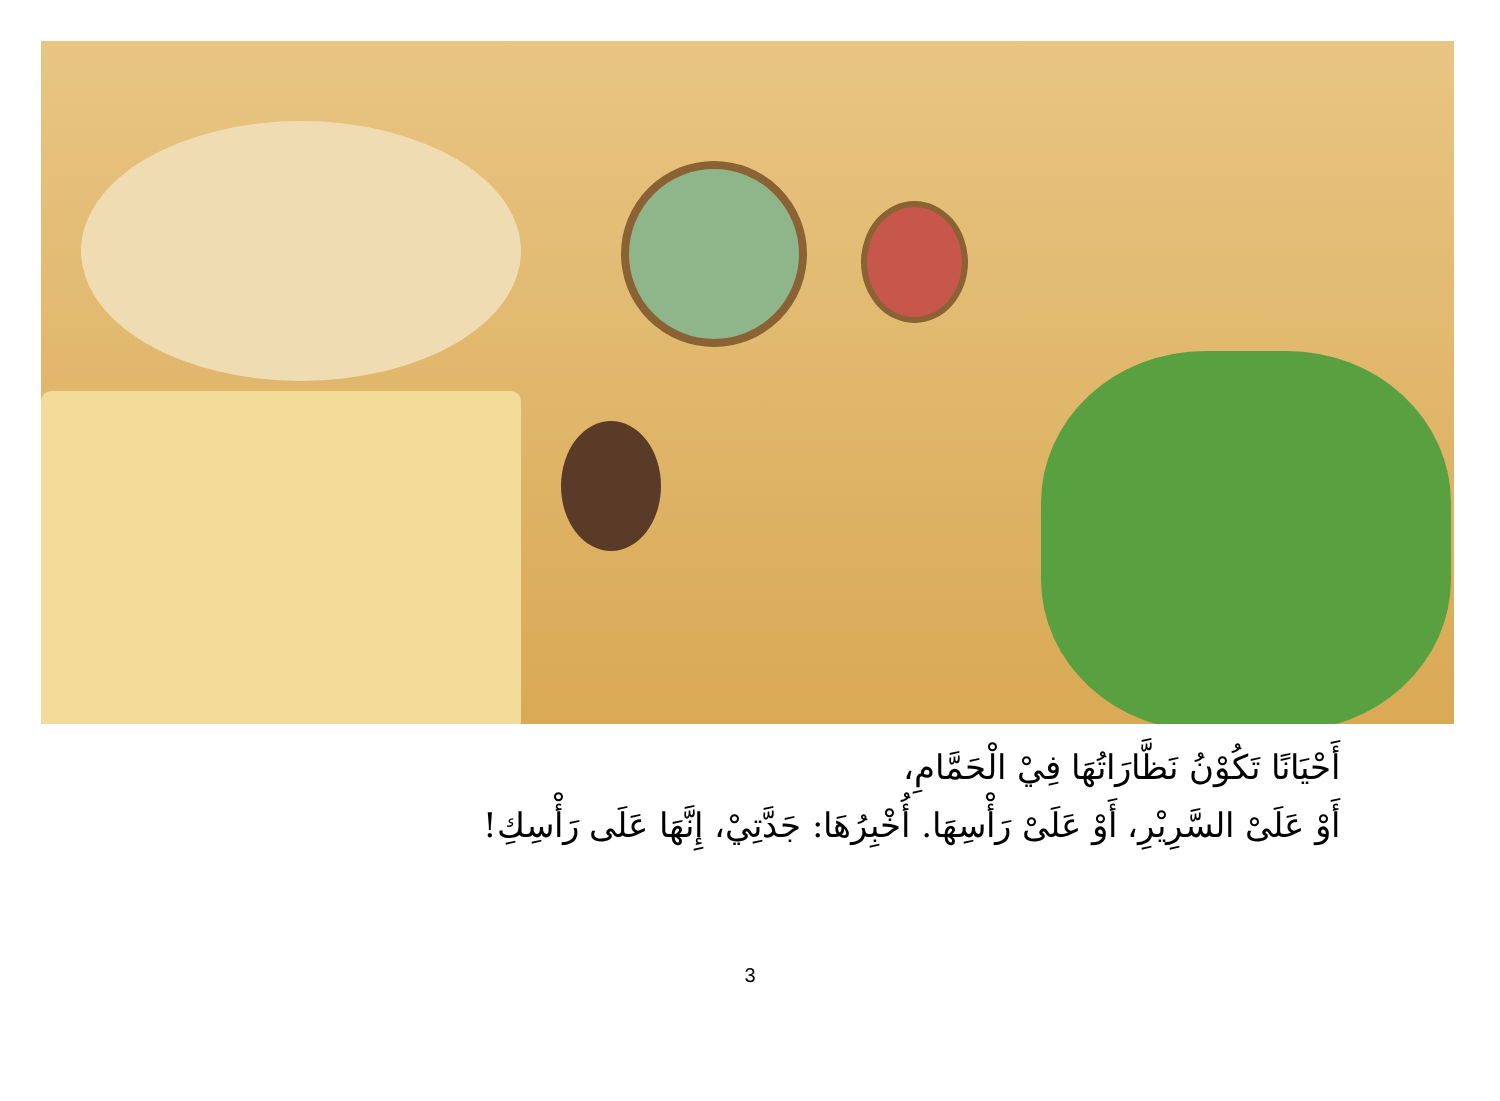أَحْيَانًا تَكُوْنُ نَظَّارَاتُهَا فِيْ الْحَمَّامِ،
أَوْ عَلَىْ السَّرِيْرِ، أَوْ عَلَىْ رَأْسِهَا. أُخْبِرُهَا: جَدَّتِيْ، إِنَّهَا عَلَى رَأْسِكِ!
3